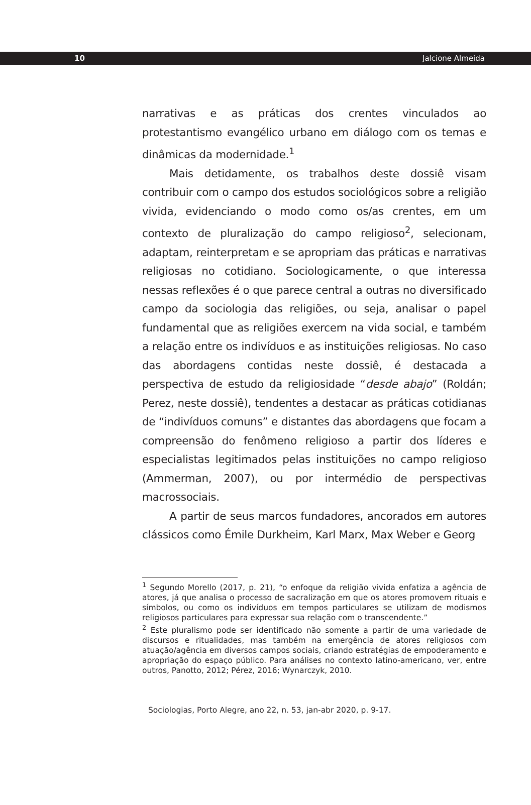10 Jalcione Almeida
narrativas e as práticas dos crentes vinculados ao protestantismo evangélico urbano em diálogo com os temas e dinâmicas da modernidade.<sup>1</sup>
Mais detidamente, os trabalhos deste dossiê visam contribuir com o campo dos estudos sociológicos sobre a religião vivida, evidenciando o modo como os/as crentes, em um contexto de pluralização do campo religioso<sup>2</sup>, selecionam, adaptam, reinterpretam e se apropriam das práticas e narrativas religiosas no cotidiano. Sociologicamente, o que interessa nessas reflexões é o que parece central a outras no diversificado campo da sociologia das religiões, ou seja, analisar o papel fundamental que as religiões exercem na vida social, e também a relação entre os indivíduos e as instituições religiosas. No caso das abordagens contidas neste dossiê, é destacada a perspectiva de estudo da religiosidade “desde abajo” (Roldán; Perez, neste dossiê), tendentes a destacar as práticas cotidianas de “indivíduos comuns” e distantes das abordagens que focam a compreensão do fenômeno religioso a partir dos líderes e especialistas legitimados pelas instituições no campo religioso (Ammerman, 2007), ou por intermédio de perspectivas macrossociais.
A partir de seus marcos fundadores, ancorados em autores clássicos como Émile Durkheim, Karl Marx, Max Weber e Georg
<sup>1</sup> Segundo Morello (2017, p. 21), “o enfoque da religião vivida enfatiza a agência de atores, já que analisa o processo de sacralização em que os atores promovem rituais e símbolos, ou como os indivíduos em tempos particulares se utilizam de modismos religiosos particulares para expressar sua relação com o transcendente.”
<sup>2</sup> Este pluralismo pode ser identificado não somente a partir de uma variedade de discursos e ritualidades, mas também na emergência de atores religiosos com atuação/agência em diversos campos sociais, criando estratégias de empoderamento e apropriação do espaço público. Para análises no contexto latino-americano, ver, entre outros, Panotto, 2012; Pérez, 2016; Wynarczyk, 2010.
Sociologias, Porto Alegre, ano 22, n. 53, jan-abr 2020, p. 9-17.